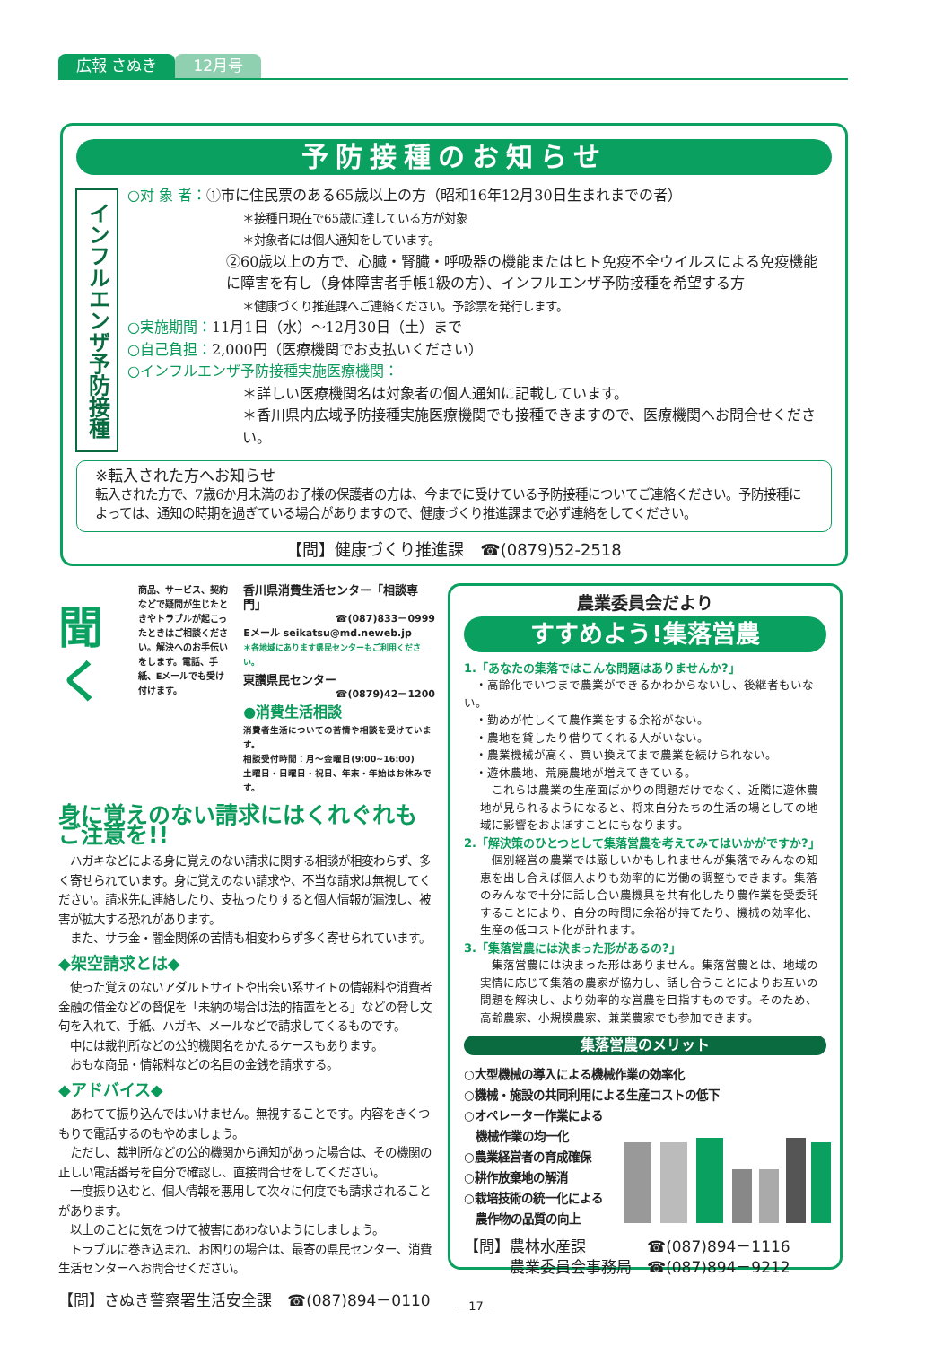広報 さぬき 12月号
予防接種のお知らせ
インフルエンザ予防接種
○対 象 者：①市に住民票のある65歳以上の方（昭和16年12月30日生まれまでの者）
＊接種日現在で65歳に達している方が対象
＊対象者には個人通知をしています。
②60歳以上の方で、心臓・腎臓・呼吸器の機能またはヒト免疫不全ウイルスによる免疫機能に障害を有し（身体障害者手帳1級の方）、インフルエンザ予防接種を希望する方
＊健康づくり推進課へご連絡ください。予診票を発行します。
○実施期間：11月1日（水）～12月30日（土）まで
○自己負担：2,000円（医療機関でお支払いください）
○インフルエンザ予防接種実施医療機関：
＊詳しい医療機関名は対象者の個人通知に記載しています。
＊香川県内広域予防接種実施医療機関でも接種できますので、医療機関へお問合せください。
※転入された方へお知らせ
転入された方で、7歳6か月未満のお子様の保護者の方は、今までに受けている予防接種についてご連絡ください。予防接種によっては、通知の時期を過ぎている場合がありますので、健康づくり推進課まで必ず連絡をしてください。
【問】健康づくり推進課　☎(0879)52-2518
聞く
商品、サービス、契約などで疑問が生じたときやトラブルが起こったときはご相談ください。解決へのお手伝いをします。電話、手紙、Eメールでも受け付けます。
香川県消費生活センター「相談専門」
☎(087)833－0999
Eメール seikatsu@md.neweb.jp
＊各地域にあります県民センターもご利用ください。
東讃県民センター
☎(0879)42－1200
●消費生活相談
消費者生活についての苦情や相談を受けています。
相談受付時間：月～金曜日(9:00~16:00)
土曜日・日曜日・祝日、年末・年始はお休みです。
身に覚えのない請求にはくれぐれもご注意を!!
　ハガキなどによる身に覚えのない請求に関する相談が相変わらず、多く寄せられています。身に覚えのない請求や、不当な請求は無視してください。請求先に連絡したり、支払ったりすると個人情報が漏洩し、被害が拡大する恐れがあります。
　また、サラ金・闇金関係の苦情も相変わらず多く寄せられています。
◆架空請求とは◆
　使った覚えのないアダルトサイトや出会い系サイトの情報料や消費者金融の借金などの督促を「未納の場合は法的措置をとる」などの脅し文句を入れて、手紙、ハガキ、メールなどで請求してくるものです。
　中には裁判所などの公的機関名をかたるケースもあります。
　おもな商品・情報料などの名目の金銭を請求する。
◆アドバイス◆
　あわてて振り込んではいけません。無視することです。内容をきくつもりで電話するのもやめましょう。
　ただし、裁判所などの公的機関から通知があった場合は、その機関の正しい電話番号を自分で確認し、直接問合せをしてください。
　一度振り込むと、個人情報を悪用して次々に何度でも請求されることがあります。
　以上のことに気をつけて被害にあわないようにしましょう。
　トラブルに巻き込まれ、お困りの場合は、最寄の県民センター、消費生活センターへお問合せください。
【問】さぬき警察署生活安全課　☎(087)894－0110
農業委員会だより
すすめよう!集落営農
1.「あなたの集落ではこんな問題はありませんか?」
　・高齢化でいつまで農業ができるかわからないし、後継者もいない。
　・勤めが忙しくて農作業をする余裕がない。
　・農地を貸したり借りてくれる人がいない。
　・農業機械が高く、買い換えてまで農業を続けられない。
　・遊休農地、荒廃農地が増えてきている。
　これらは農業の生産面ばかりの問題だけでなく、近隣に遊休農地が見られるようになると、将来自分たちの生活の場としての地域に影響をおよぼすことにもなります。
2.「解決策のひとつとして集落営農を考えてみてはいかがですか?」
　個別経営の農業では厳しいかもしれませんが集落でみんなの知恵を出し合えば個人よりも効率的に労働の調整もできます。集落のみんなで十分に話し合い農機具を共有化したり農作業を受委託することにより、自分の時間に余裕が持てたり、機械の効率化、生産の低コスト化が計れます。
3.「集落営農には決まった形があるの?」
　集落営農には決まった形はありません。集落営農とは、地域の実情に応じて集落の農家が協力し、話し合うことによりお互いの問題を解決し、より効率的な営農を目指すものです。そのため、高齢農家、小規模農家、兼業農家でも参加できます。
集落営農のメリット
○大型機械の導入による機械作業の効率化
○機械・施設の共同利用による生産コストの低下
○オペレーター作業による
　機械作業の均一化
○農業経営者の育成確保
○耕作放棄地の解消
○栽培技術の統一化による
　農作物の品質の向上
【問】農林水産課　　　　☎(087)894－1116
　　　農業委員会事務局　☎(087)894－9212
―17―